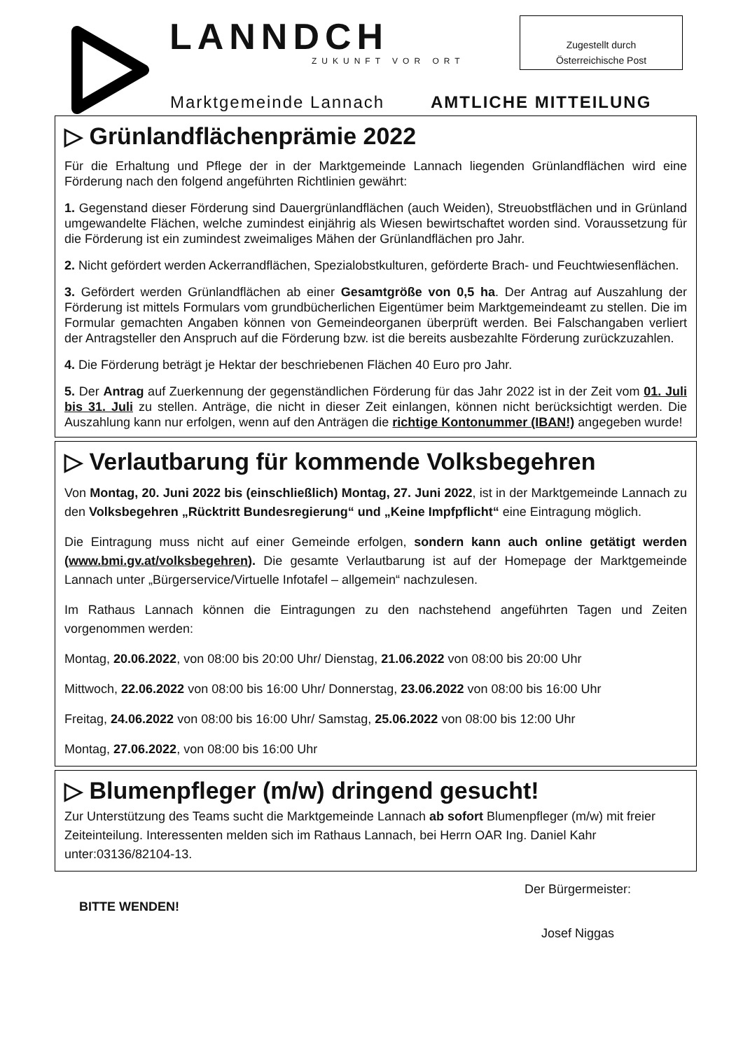LANNDCH
ZUKUNFT VOR ORT
Zugestellt durch
Österreichische Post
Marktgemeinde Lannach AMTLICHE MITTEILUNG
▷ Grünlandflächenprämie 2022
Für die Erhaltung und Pflege der in der Marktgemeinde Lannach liegenden Grünlandflächen wird eine Förderung nach den folgend angeführten Richtlinien gewährt:
1. Gegenstand dieser Förderung sind Dauergrünlandflächen (auch Weiden), Streuobstflächen und in Grünland umgewandelte Flächen, welche zumindest einjährig als Wiesen bewirtschaftet worden sind. Voraussetzung für die Förderung ist ein zumindest zweimaliges Mähen der Grünlandflächen pro Jahr.
2. Nicht gefördert werden Ackerrandflächen, Spezialobstkulturen, geförderte Brach- und Feuchtwiesenflächen.
3. Gefördert werden Grünlandflächen ab einer Gesamtgröße von 0,5 ha. Der Antrag auf Auszahlung der Förderung ist mittels Formulars vom grundbücherlichen Eigentümer beim Marktgemeindeamt zu stellen. Die im Formular gemachten Angaben können von Gemeindeorganen überprüft werden. Bei Falschangaben verliert der Antragsteller den Anspruch auf die Förderung bzw. ist die bereits ausbezahlte Förderung zurückzuzahlen.
4. Die Förderung beträgt je Hektar der beschriebenen Flächen 40 Euro pro Jahr.
5. Der Antrag auf Zuerkennung der gegenständlichen Förderung für das Jahr 2022 ist in der Zeit vom 01. Juli bis 31. Juli zu stellen. Anträge, die nicht in dieser Zeit einlangen, können nicht berücksichtigt werden. Die Auszahlung kann nur erfolgen, wenn auf den Anträgen die richtige Kontonummer (IBAN!) angegeben wurde!
▷ Verlautbarung für kommende Volksbegehren
Von Montag, 20. Juni 2022 bis (einschließlich) Montag, 27. Juni 2022, ist in der Marktgemeinde Lannach zu den Volksbegehren „Rücktritt Bundesregierung“ und „Keine Impfpflicht“ eine Eintragung möglich.
Die Eintragung muss nicht auf einer Gemeinde erfolgen, sondern kann auch online getätigt werden (www.bmi.gv.at/volksbegehren). Die gesamte Verlautbarung ist auf der Homepage der Marktgemeinde Lannach unter „Bürgerservice/Virtuelle Infotafel – allgemein“ nachzulesen.
Im Rathaus Lannach können die Eintragungen zu den nachstehend angeführten Tagen und Zeiten vorgenommen werden:
Montag, 20.06.2022, von 08:00 bis 20:00 Uhr/ Dienstag, 21.06.2022 von 08:00 bis 20:00 Uhr
Mittwoch, 22.06.2022 von 08:00 bis 16:00 Uhr/ Donnerstag, 23.06.2022 von 08:00 bis 16:00 Uhr
Freitag, 24.06.2022 von 08:00 bis 16:00 Uhr/ Samstag, 25.06.2022 von 08:00 bis 12:00 Uhr
Montag, 27.06.2022, von 08:00 bis 16:00 Uhr
▷ Blumenpfleger (m/w) dringend gesucht!
Zur Unterstützung des Teams sucht die Marktgemeinde Lannach ab sofort Blumenpfleger (m/w) mit freier Zeiteinteilung. Interessenten melden sich im Rathaus Lannach, bei Herrn OAR Ing. Daniel Kahr unter:03136/82104-13.
BITTE WENDEN!
Der Bürgermeister:
Josef Niggas